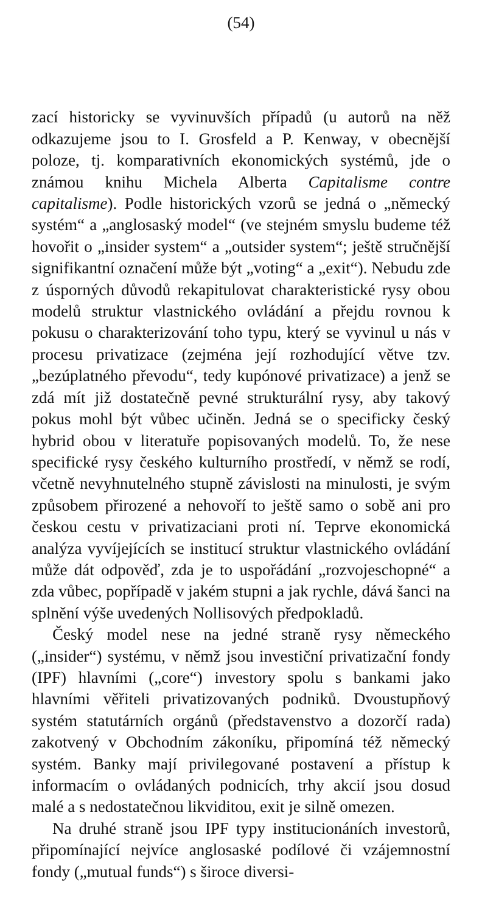(54)
zací historicky se vyvinuvších případů (u autorů na něž odkazujeme jsou to I. Grosfeld a P. Kenway, v obecnější poloze, tj. komparativních ekonomických systémů, jde o známou knihu Michela Alberta Capitalisme contre capitalisme). Podle historických vzorů se jedná o „německý systém“ a „anglosaský model“ (ve stejném smyslu budeme též hovořit o „insider system“ a „outsider system“; ještě stručnější signifikantní označení může být „voting“ a „exit“). Nebudu zde z úsporných důvodů rekapitulovat charakteristické rysy obou modelů struktur vlastnického ovládání a přejdu rovnou k pokusu o charakterizování toho typu, který se vyvinul u nás v procesu privatizace (zejména její rozhodující větve tzv. „bezúplatného převodu“, tedy kupónové privatizace) a jenž se zdá mít již dostatečně pevné strukturální rysy, aby takový pokus mohl být vůbec učiněn. Jedná se o specificky český hybrid obou v literatuře popisovaných modelů. To, že nese specifické rysy českého kulturního prostředí, v němž se rodí, včetně nevyhnutelného stupně závislosti na minulosti, je svým způsobem přirozené a nehovoří to ještě samo o sobě ani pro českou cestu v privatizaciani proti ní. Teprve ekonomická analýza vyvíjejících se institucí struktur vlastnického ovládání může dát odpověď, zda je to uspořádání „rozvojeschopné“ a zda vůbec, popřípadě v jakém stupni a jak rychle, dává šanci na splnění výše uvedených Nollisových předpokladů.
Český model nese na jedné straně rysy německého („insider“) systému, v němž jsou investiční privatizační fondy (IPF) hlavními („core“) investory spolu s bankami jako hlavními věřiteli privatizovaných podniků. Dvoustupňový systém statutárních orgánů (představenstvo a dozorčí rada) zakotvený v Obchodním zákoníku, připomíná též německý systém. Banky mají privilegované postavení a přístup k informacím o ovládaných podnicích, trhy akcií jsou dosud malé a s nedostatečnou likviditou, exit je silně omezen.
Na druhé straně jsou IPF typy institucionáních investorů, připomínající nejvíce anglosaské podílové či vzájemnostní fondy („mutual funds“) s široce diversi-